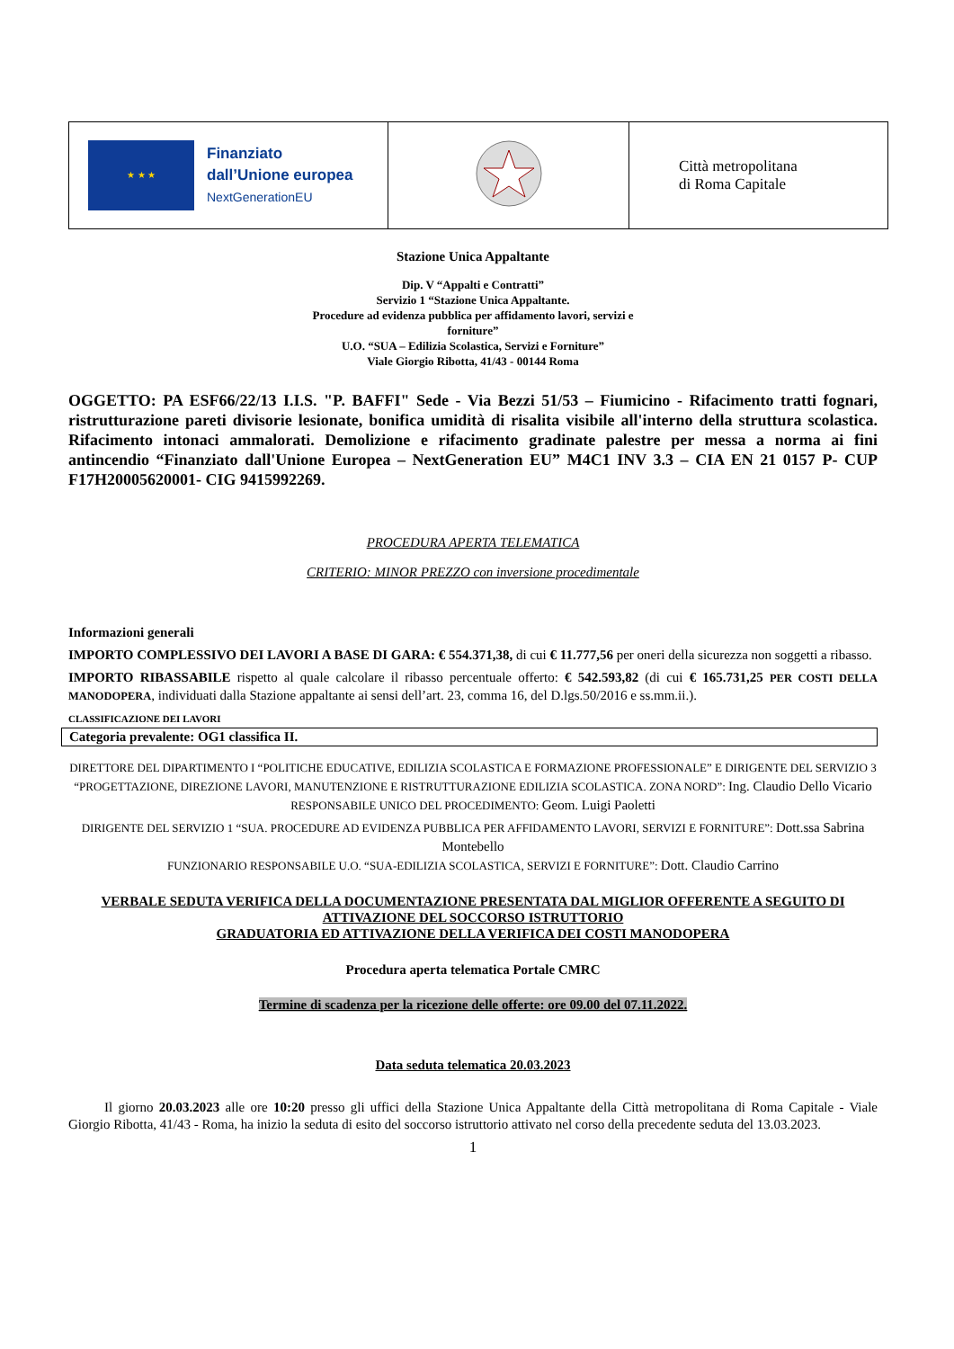| ★ ★ ★ Finanziato dall’Unione europea NextGenerationEU | | Città metropolitana di Roma Capitale |
Stazione Unica Appaltante
Dip. V “Appalti e Contratti”
Servizio 1 “Stazione Unica Appaltante.
Procedure ad evidenza pubblica per affidamento lavori, servizi e
forniture”
U.O. “SUA – Edilizia Scolastica, Servizi e Forniture”
Viale Giorgio Ribotta, 41/43 - 00144 Roma
OGGETTO: PA ESF66/22/13 I.I.S. "P. BAFFI" Sede - Via Bezzi 51/53 – Fiumicino - Rifacimento tratti fognari, ristrutturazione pareti divisorie lesionate, bonifica umidità di risalita visibile all'interno della struttura scolastica. Rifacimento intonaci ammalorati. Demolizione e rifacimento gradinate palestre per messa a norma ai fini antincendio “Finanziato dall'Unione Europea – NextGeneration EU” M4C1 INV 3.3 – CIA EN 21 0157 P- CUP F17H20005620001- CIG 9415992269.
PROCEDURA APERTA TELEMATICA
CRITERIO: MINOR PREZZO con inversione procedimentale
Informazioni generali
IMPORTO COMPLESSIVO DEI LAVORI A BASE DI GARA: € 554.371,38, di cui € 11.777,56 per oneri della sicurezza non soggetti a ribasso.
IMPORTO RIBASSABILE rispetto al quale calcolare il ribasso percentuale offerto: € 542.593,82 (di cui € 165.731,25 PER COSTI DELLA MANODOPERA, individuati dalla Stazione appaltante ai sensi dell’art. 23, comma 16, del D.lgs.50/2016 e ss.mm.ii.).
CLASSIFICAZIONE DEI LAVORI
Categoria prevalente: OG1 classifica II.
DIRETTORE DEL DIPARTIMENTO I “POLITICHE EDUCATIVE, EDILIZIA SCOLASTICA E FORMAZIONE PROFESSIONALE” E DIRIGENTE DEL SERVIZIO 3 “PROGETTAZIONE, DIREZIONE LAVORI, MANUTENZIONE E RISTRUTTURAZIONE EDILIZIA SCOLASTICA. ZONA NORD”: Ing. Claudio Dello Vicario
RESPONSABILE UNICO DEL PROCEDIMENTO: Geom. Luigi Paoletti
DIRIGENTE DEL SERVIZIO 1 “SUA. PROCEDURE AD EVIDENZA PUBBLICA PER AFFIDAMENTO LAVORI, SERVIZI E FORNITURE”: Dott.ssa Sabrina Montebello
FUNZIONARIO RESPONSABILE U.O. “SUA-EDILIZIA SCOLASTICA, SERVIZI E FORNITURE”: Dott. Claudio Carrino
VERBALE SEDUTA VERIFICA DELLA DOCUMENTAZIONE PRESENTATA DAL MIGLIOR OFFERENTE A SEGUITO DI ATTIVAZIONE DEL SOCCORSO ISTRUTTORIO
GRADUATORIA ED ATTIVAZIONE DELLA VERIFICA DEI COSTI MANODOPERA
Procedura aperta telematica Portale CMRC
Termine di scadenza per la ricezione delle offerte: ore 09.00 del 07.11.2022.
Data seduta telematica 20.03.2023
Il giorno 20.03.2023 alle ore 10:20 presso gli uffici della Stazione Unica Appaltante della Città metropolitana di Roma Capitale - Viale Giorgio Ribotta, 41/43 - Roma, ha inizio la seduta di esito del soccorso istruttorio attivato nel corso della precedente seduta del 13.03.2023.
1